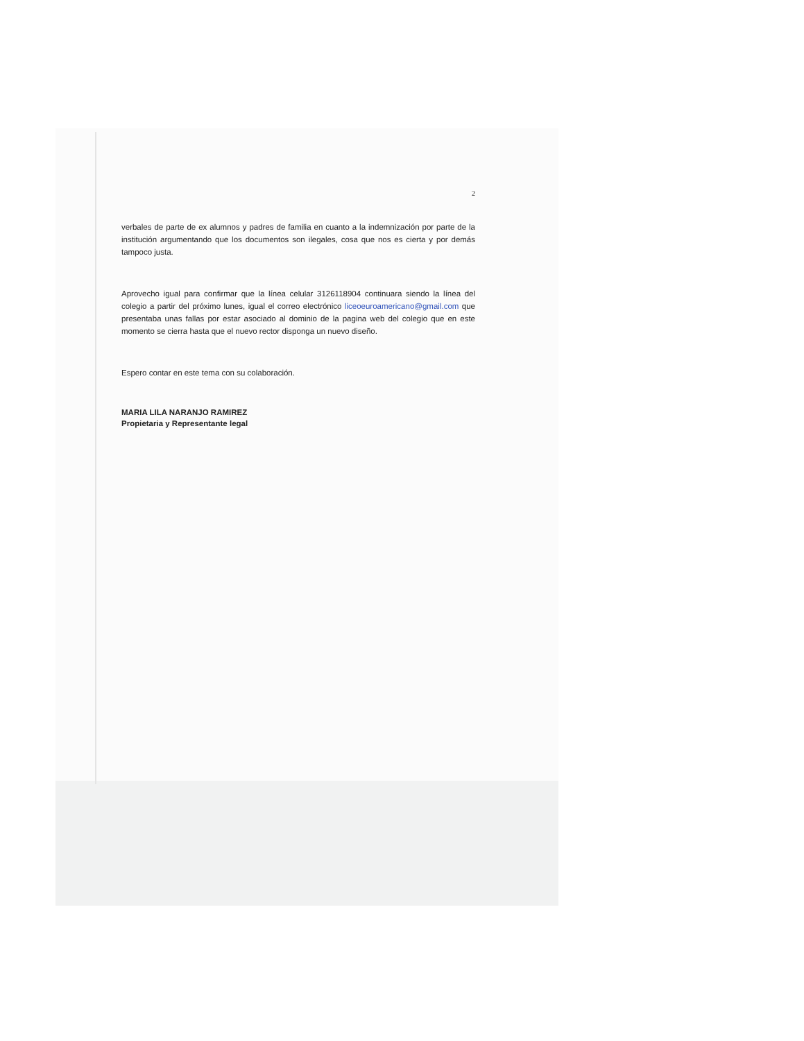2
verbales de parte de ex alumnos y padres de familia en cuanto a la indemnización por parte de la institución argumentando que los documentos son ilegales, cosa que nos es cierta y por demás tampoco justa.
Aprovecho igual para confirmar que la línea celular 3126118904 continuara siendo la línea del colegio a partir del próximo lunes, igual el correo electrónico liceoeuroamericano@gmail.com que presentaba unas fallas por estar asociado al dominio de la pagina web del colegio que en este momento se cierra hasta que el nuevo rector disponga un nuevo diseño.
Espero contar en este tema con su colaboración.
MARIA LILA NARANJO RAMIREZ
Propietaria y Representante legal